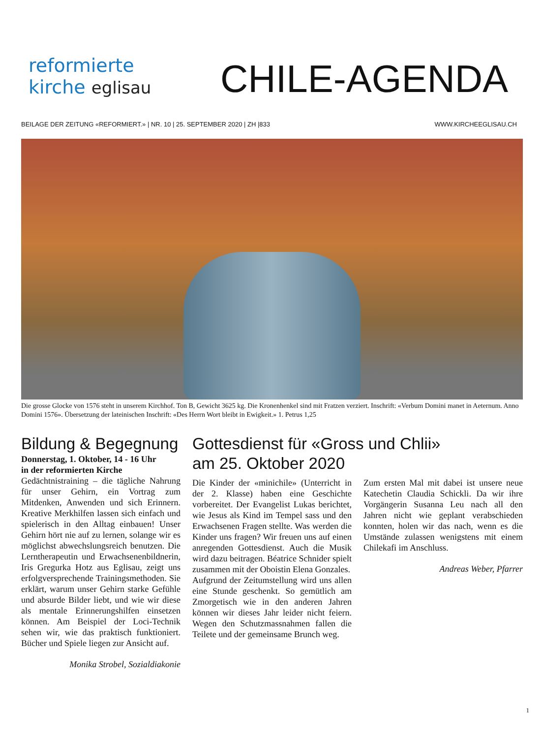reformierte
kirche eglisau
CHILE-AGENDA
BEILAGE DER ZEITUNG «REFORMIERT.» | NR. 10 | 25. SEPTEMBER 2020 | ZH |833
WWW.KIRCHEEGLISAU.CH
Die grosse Glocke von 1576 steht in unserem Kirchhof. Ton B, Gewicht 3625 kg. Die Kronenhenkel sind mit Fratzen verziert. Inschrift: «Verbum Domini manet in Aeternum. Anno Domini 1576». Übersetzung der lateinischen Inschrift: «Des Herrn Wort bleibt in Ewigkeit.» 1. Petrus 1,25
Bildung & Begegnung
Donnerstag, 1. Oktober, 14 - 16 Uhr
in der reformierten Kirche
Gedächtnistraining – die tägliche Nahrung für unser Gehirn, ein Vortrag zum Mitdenken, Anwenden und sich Erinnern. Kreative Merkhilfen lassen sich einfach und spielerisch in den Alltag einbauen! Unser Gehirn hört nie auf zu lernen, solange wir es möglichst abwechslungsreich benutzen. Die Lerntherapeutin und Erwachsenenbildnerin, Iris Gregurka Hotz aus Eglisau, zeigt uns erfolgversprechende Trainingsmethoden. Sie erklärt, warum unser Gehirn starke Gefühle und absurde Bilder liebt, und wie wir diese als mentale Erinnerungshilfen einsetzen können. Am Beispiel der Loci-Technik sehen wir, wie das praktisch funktioniert. Bücher und Spiele liegen zur Ansicht auf.
Monika Strobel, Sozialdiakonie
Gottesdienst für «Gross und Chlii»
am 25. Oktober 2020
Die Kinder der «minichile» (Unterricht in der 2. Klasse) haben eine Geschichte vorbereitet. Der Evangelist Lukas berichtet, wie Jesus als Kind im Tempel sass und den Erwachsenen Fragen stellte. Was werden die Kinder uns fragen? Wir freuen uns auf einen anregenden Gottesdienst. Auch die Musik wird dazu beitragen. Béatrice Schnider spielt zusammen mit der Oboistin Elena Gonzales.
Aufgrund der Zeitumstellung wird uns allen eine Stunde geschenkt. So gemütlich am Zmorgetisch wie in den anderen Jahren können wir dieses Jahr leider nicht feiern. Wegen den Schutzmassnahmen fallen die Teilete und der gemeinsame Brunch weg.
Zum ersten Mal mit dabei ist unsere neue Katechetin Claudia Schickli. Da wir ihre Vorgängerin Susanna Leu nach all den Jahren nicht wie geplant verabschieden konnten, holen wir das nach, wenn es die Umstände zulassen wenigstens mit einem Chilekafi im Anschluss.
Andreas Weber, Pfarrer
1